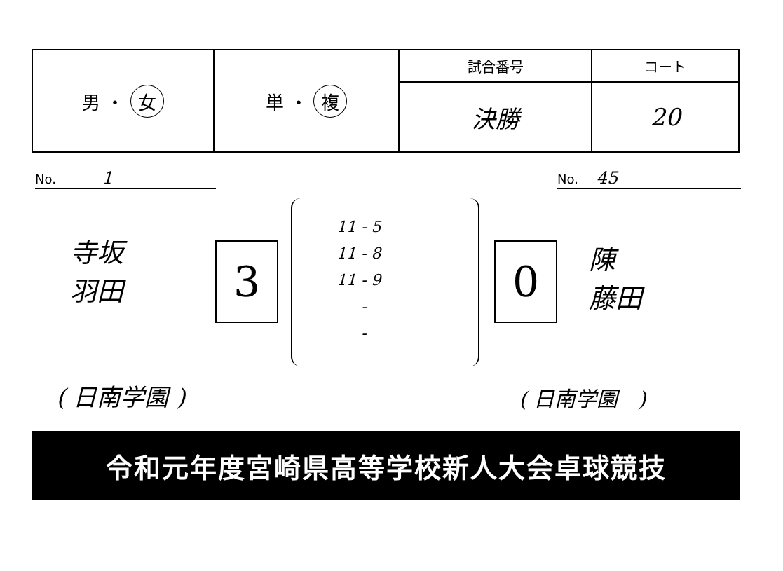| 男 ・ 女 | 単 ・ 複 | 試合番号 | コート |
| | | 決勝 | 20 |
No. 1 No. 45
寺坂
羽田
3
11 - 5
11 - 8
11 - 9
-
-
0
陳
藤田
( 日南学園 ) ( 日南学園 )
令和元年度宮崎県高等学校新人大会卓球競技